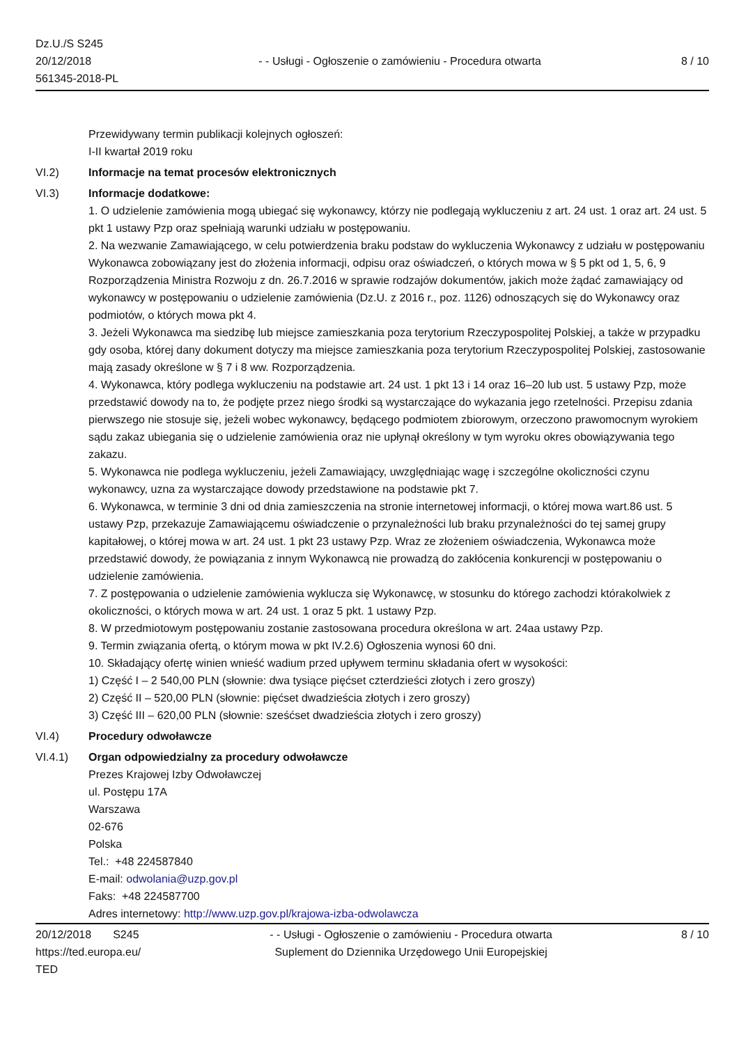Dz.U./S S245
20/12/2018
561345-2018-PL
- - Usługi - Ogłoszenie o zamówieniu - Procedura otwarta
8 / 10
Przewidywany termin publikacji kolejnych ogłoszeń:
I-II kwartał 2019 roku
VI.2) Informacje na temat procesów elektronicznych
VI.3) Informacje dodatkowe:
1. O udzielenie zamówienia mogą ubiegać się wykonawcy, którzy nie podlegają wykluczeniu z art. 24 ust. 1 oraz art. 24 ust. 5 pkt 1 ustawy Pzp oraz spełniają warunki udziału w postępowaniu.
2. Na wezwanie Zamawiającego, w celu potwierdzenia braku podstaw do wykluczenia Wykonawcy z udziału w postępowaniu Wykonawca zobowiązany jest do złożenia informacji, odpisu oraz oświadczeń, o których mowa w § 5 pkt od 1, 5, 6, 9 Rozporządzenia Ministra Rozwoju z dn. 26.7.2016 w sprawie rodzajów dokumentów, jakich może żądać zamawiający od wykonawcy w postępowaniu o udzielenie zamówienia (Dz.U. z 2016 r., poz. 1126) odnoszących się do Wykonawcy oraz podmiotów, o których mowa pkt 4.
3. Jeżeli Wykonawca ma siedzibę lub miejsce zamieszkania poza terytorium Rzeczypospolitej Polskiej, a także w przypadku gdy osoba, której dany dokument dotyczy ma miejsce zamieszkania poza terytorium Rzeczypospolitej Polskiej, zastosowanie mają zasady określone w § 7 i 8 ww. Rozporządzenia.
4. Wykonawca, który podlega wykluczeniu na podstawie art. 24 ust. 1 pkt 13 i 14 oraz 16–20 lub ust. 5 ustawy Pzp, może przedstawić dowody na to, że podjęte przez niego środki są wystarczające do wykazania jego rzetelności. Przepisu zdania pierwszego nie stosuje się, jeżeli wobec wykonawcy, będącego podmiotem zbiorowym, orzeczono prawomocnym wyrokiem sądu zakaz ubiegania się o udzielenie zamówienia oraz nie upłynął określony w tym wyroku okres obowiązywania tego zakazu.
5. Wykonawca nie podlega wykluczeniu, jeżeli Zamawiający, uwzględniając wagę i szczególne okoliczności czynu wykonawcy, uzna za wystarczające dowody przedstawione na podstawie pkt 7.
6. Wykonawca, w terminie 3 dni od dnia zamieszczenia na stronie internetowej informacji, o której mowa wart.86 ust. 5 ustawy Pzp, przekazuje Zamawiającemu oświadczenie o przynależności lub braku przynależności do tej samej grupy kapitałowej, o której mowa w art. 24 ust. 1 pkt 23 ustawy Pzp. Wraz ze złożeniem oświadczenia, Wykonawca może przedstawić dowody, że powiązania z innym Wykonawcą nie prowadzą do zakłócenia konkurencji w postępowaniu o udzielenie zamówienia.
7. Z postępowania o udzielenie zamówienia wyklucza się Wykonawcę, w stosunku do którego zachodzi którakolwiek z okoliczności, o których mowa w art. 24 ust. 1 oraz 5 pkt. 1 ustawy Pzp.
8. W przedmiotowym postępowaniu zostanie zastosowana procedura określona w art. 24aa ustawy Pzp.
9. Termin związania ofertą, o którym mowa w pkt IV.2.6) Ogłoszenia wynosi 60 dni.
10. Składający ofertę winien wnieść wadium przed upływem terminu składania ofert w wysokości:
1) Część I – 2 540,00 PLN (słownie: dwa tysiące pięćset czterdzieści złotych i zero groszy)
2) Część II – 520,00 PLN (słownie: pięćset dwadzieścia złotych i zero groszy)
3) Część III – 620,00 PLN (słownie: sześćset dwadzieścia złotych i zero groszy)
VI.4) Procedury odwoławcze
VI.4.1) Organ odpowiedzialny za procedury odwoławcze
Prezes Krajowej Izby Odwoławczej
ul. Postępu 17A
Warszawa
02-676
Polska
Tel.: +48 224587840
E-mail: odwolania@uzp.gov.pl
Faks: +48 224587700
Adres internetowy: http://www.uzp.gov.pl/krajowa-izba-odwolawcza
20/12/2018 S245
https://ted.europa.eu/
TED
- - Usługi - Ogłoszenie o zamówieniu - Procedura otwarta
Suplement do Dziennika Urzędowego Unii Europejskiej
8 / 10